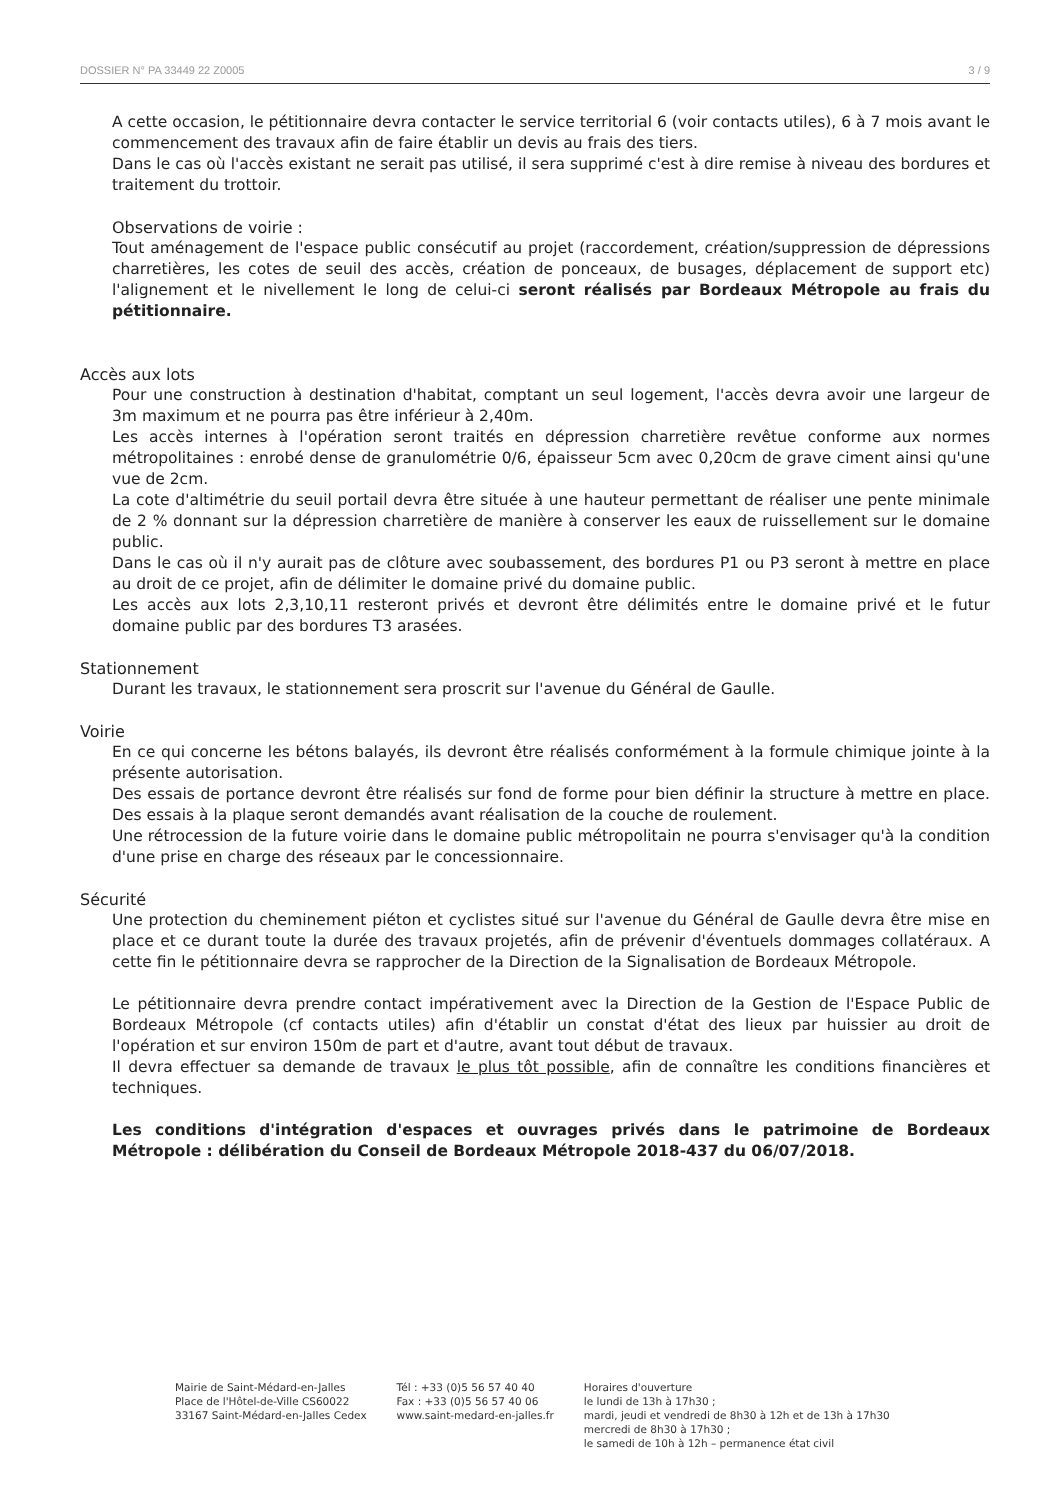DOSSIER N° PA 33449 22 Z0005 3 / 9
A cette occasion, le pétitionnaire devra contacter le service territorial 6 (voir contacts utiles), 6 à 7 mois avant le commencement des travaux afin de faire établir un devis au frais des tiers.
Dans le cas où l'accès existant ne serait pas utilisé, il sera supprimé c'est à dire remise à niveau des bordures et traitement du trottoir.
Observations de voirie :
Tout aménagement de l'espace public consécutif au projet (raccordement, création/suppression de dépressions charretières, les cotes de seuil des accès, création de ponceaux, de busages, déplacement de support etc) l'alignement et le nivellement le long de celui-ci seront réalisés par Bordeaux Métropole au frais du pétitionnaire.
Accès aux lots
Pour une construction à destination d'habitat, comptant un seul logement, l'accès devra avoir une largeur de 3m maximum et ne pourra pas être inférieur à 2,40m.
Les accès internes à l'opération seront traités en dépression charretière revêtue conforme aux normes métropolitaines : enrobé dense de granulométrie 0/6, épaisseur 5cm avec 0,20cm de grave ciment ainsi qu'une vue de 2cm.
La cote d'altimétrie du seuil portail devra être située à une hauteur permettant de réaliser une pente minimale de 2 % donnant sur la dépression charretière de manière à conserver les eaux de ruissellement sur le domaine public.
Dans le cas où il n'y aurait pas de clôture avec soubassement, des bordures P1 ou P3 seront à mettre en place au droit de ce projet, afin de délimiter le domaine privé du domaine public.
Les accès aux lots 2,3,10,11 resteront privés et devront être délimités entre le domaine privé et le futur domaine public par des bordures T3 arasées.
Stationnement
Durant les travaux, le stationnement sera proscrit sur l'avenue du Général de Gaulle.
Voirie
En ce qui concerne les bétons balayés, ils devront être réalisés conformément à la formule chimique jointe à la présente autorisation.
Des essais de portance devront être réalisés sur fond de forme pour bien définir la structure à mettre en place. Des essais à la plaque seront demandés avant réalisation de la couche de roulement.
Une rétrocession de la future voirie dans le domaine public métropolitain ne pourra s'envisager qu'à la condition d'une prise en charge des réseaux par le concessionnaire.
Sécurité
Une protection du cheminement piéton et cyclistes situé sur l'avenue du Général de Gaulle devra être mise en place et ce durant toute la durée des travaux projetés, afin de prévenir d'éventuels dommages collatéraux. A cette fin le pétitionnaire devra se rapprocher de la Direction de la Signalisation de Bordeaux Métropole.
Le pétitionnaire devra prendre contact impérativement avec la Direction de la Gestion de l'Espace Public de Bordeaux Métropole (cf contacts utiles) afin d'établir un constat d'état des lieux par huissier au droit de l'opération et sur environ 150m de part et d'autre, avant tout début de travaux.
Il devra effectuer sa demande de travaux le plus tôt possible, afin de connaître les conditions financières et techniques.
Les conditions d'intégration d'espaces et ouvrages privés dans le patrimoine de Bordeaux Métropole : délibération du Conseil de Bordeaux Métropole 2018-437 du 06/07/2018.
Mairie de Saint-Médard-en-Jalles
Place de l'Hôtel-de-Ville CS60022
33167 Saint-Médard-en-Jalles Cedex
Tél : +33 (0)5 56 57 40 40
Fax : +33 (0)5 56 57 40 06
www.saint-medard-en-jalles.fr
Horaires d'ouverture
le lundi de 13h à 17h30 ;
mardi, jeudi et vendredi de 8h30 à 12h et de 13h à 17h30
mercredi de 8h30 à 17h30 ;
le samedi de 10h à 12h – permanence état civil